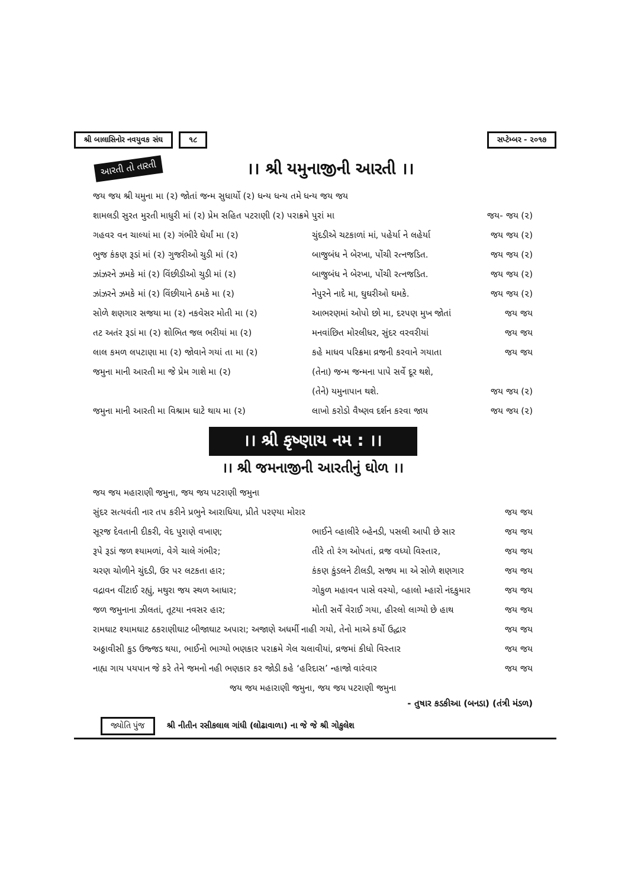શ્રી બાલાસિનોર નવયુવક સંઘ ૧૮ સપ્ટેમ્બર - ૨૦૧૭
આરતી તો તારતી
।। શ્રી યમુનાજીની આરતી ।।
જય જય શ્રી યમુના મા (૨) જોતાં જન્મ સુધાર્યો (૨) ધન્ય ધન્ય તમે ધન્ય જય જય
શામલડી સુરત મુરતી માધુરી માં (૨) પ્રેમ સહિત પટરાણી (૨) પરાક્રમે પુરાં મા જય- જય (૨)
ગહવર વન ચાલ્યાં મા (૨) ગંભીરે ઘેર્યાં મા (૨) ચુંદડીએ ચટકાળાં માં, પહેર્યા ને લહેર્યા જય જય (૨)
ભુજ કંકણ રૂડાં માં (૨) ગુજરીઓ ચુડી માં (૨) બાજુબંધ ને બેરખા, પોંચી રત્નજડિત. જય જય (૨)
ઝાંઝરને ઝમકે માં (૨) વિંછીડીઓ ચુડી માં (૨) બાજુબંધ ને બેરખા, પોંચી રત્નજડિત. જય જય (૨)
ઝાંઝરને ઝમકે માં (૨) વિંછીયાને ઠમકે મા (૨) નેપુરને નાદે મા, ઘુઘરીઓ ઘમકે. જય જય (૨)
સોળે શણગાર સજયા મા (૨) નકવેસર મોતી મા (૨) આભરણમાં ઓપો છો મા, દરપણ મુખ જોતાં જય જય
તટ અતંર રૂડાં મા (૨) શોભિત જલ ભરીયાં મા (૨) મનવાંછિત મોરલીધર, સુંદર વરવરીયાં જય જય
લાલ કમળ લપટાણા મા (૨) જોવાને ગયાં તા મા (૨) કહે માધવ પરિક્રમા વ્રજની કરવાને ગયાતા જય જય
જમુના માની આરતી મા જે પ્રેમ ગાશે મા (૨) (તેના) જન્મ જન્મના પાપે સર્વે દૂર થશે,
(તેને) યમુનાપાન થશે. જય જય (૨)
જમુના માની આરતી મા વિશ્રામ ઘાટે થાય મા (૨) લાખો કરોડો વૈષ્ણવ દર્શન કરવા જાય જય જય (૨)
।। શ્રી કૃષ્ણાય નમ : ।।
।। શ્રી જમનાજીની આરતીનું ઘોળ ।।
જય જય મહારાણી જમુના, જય જય પટરાણી જમુના
સુંદર સત્યવંતી નાર તપ કરીને પ્રભુને આરાધિયા, પ્રીતે પરણ્યા મોરાર જય જય
સૂરજ દેવતાની દીકરી, વેદ પુરાણે વખાણ; ભાઈને વ્હાલીરે બ્હેનડી, પસલી આપી છે સાર જય જય
રૂપે રૂડાં જળ શ્યામળાં, વેગે ચાલે ગંભીર; તીરે તો રંગ ઓપતાં, વ્રજ વધ્યો વિસ્તાર, જય જય
ચરણ ચોળીને ચુંદડી, ઉર પર લટકતા હાર; કંકણ કુંડલને ટીલડી, સજ્ય મા એ સોળે શણગાર જય જય
વદ્રાવન વીંટાઈ રહ્યું, મથુરા જય સ્થળ આધાર; ગોકુળ મહાવન પાસે વસ્યો, વ્હાલો મ્હારો નંદકુમાર જય જય
જળ જમુનાના ઝીલતાં, તૂટયા નવસર હાર; મોતી સર્વે વેરાઈ ગયા, હીરલો લાગ્યો છે હાથ જય જય
રામઘાટ શ્યામઘાટ ઠકરાણીઘાટ બીજાઘાટ અપારા; અજાણે અધર્મી નાહી ગયો, તેનો માએ કર્યો ઉદ્ધાર જય જય
અઠ્ઠાવીસી કુડ ઉજ્જડ થયા, ભાઈનો ભાગ્યો ભણકાર પરાક્રમે ગેલ ચલાવીયાં, વ્રજમાં કીધો વિસ્તાર જય જય
નાહ્ય ગાય પયપાન જે કરે તેને જમનો નહી ભણકાર કર જોડી કહે ‘હરિદાસ’ ન્હાજો વારંવાર જય જય
જય જય મહારાણી જમુના, જય જય પટરાણી જમુના
- તુષાર કડકીઆ (બનડા) (તંત્રી મંડળ)
જ્યોતિ પુંજ શ્રી નીતીન રસીકલાલ ગાંધી (લોઢાવાળા) ના જે જે શ્રી ગોકુલેશ